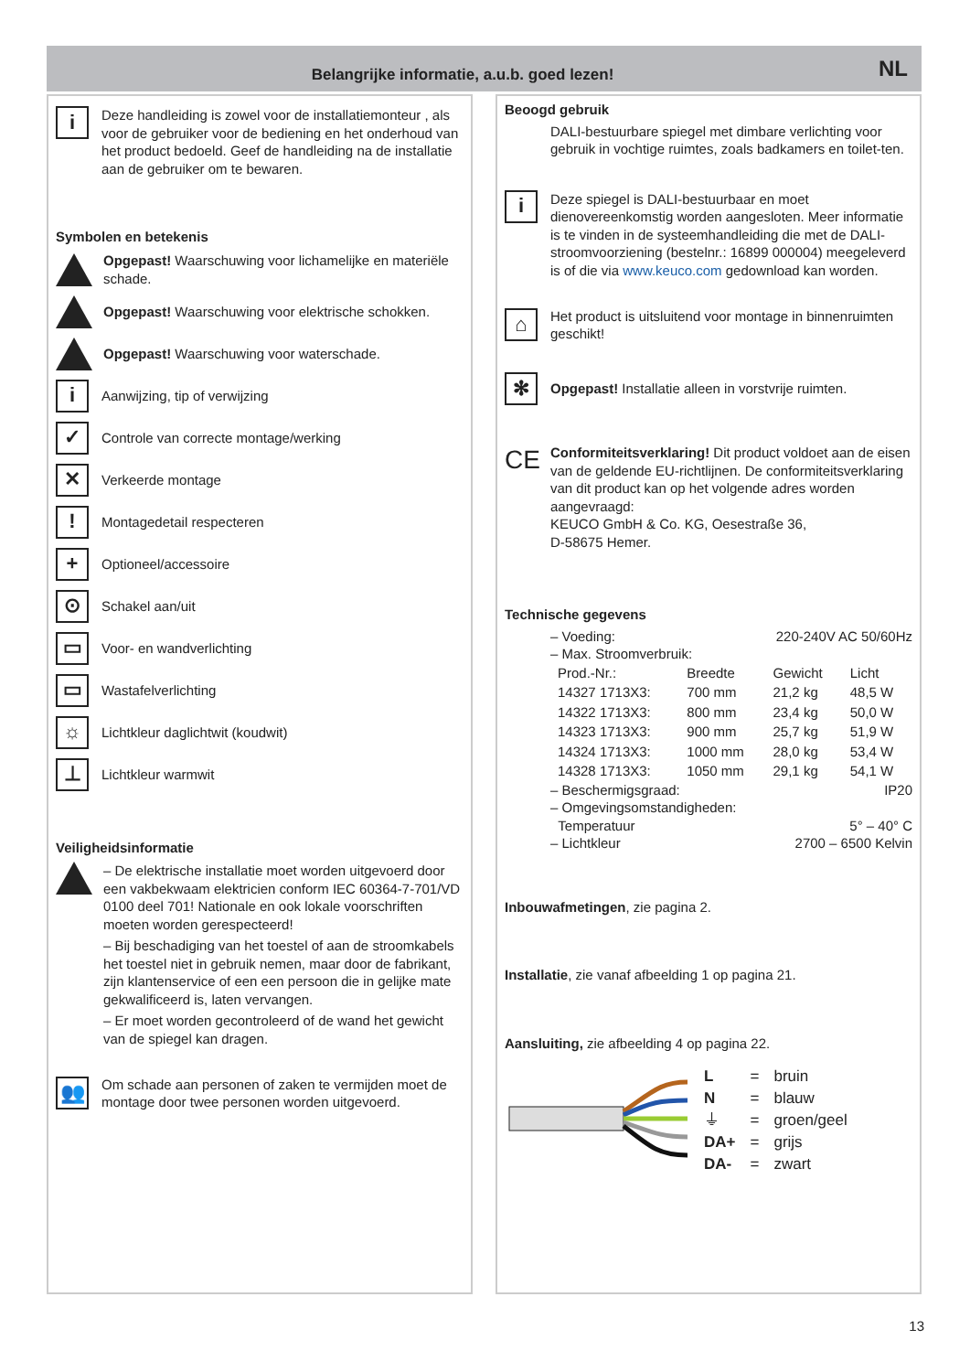Belangrijke informatie, a.u.b. goed lezen!
NL
i
Deze handleiding is zowel voor de installatiemonteur , als voor de gebruiker voor de bediening en het onderhoud van het product bedoeld. Geef de handleiding na de installatie aan de gebruiker om te bewaren.
Symbolen en betekenis
Opgepast! Waarschuwing voor lichamelijke en materiële schade.
Opgepast! Waarschuwing voor elektrische schokken.
Opgepast! Waarschuwing voor waterschade.
i
Aanwijzing, tip of verwijzing
✓
Controle van correcte montage/werking
✕
Verkeerde montage
!
Montagedetail respecteren
+
Optioneel/accessoire
⊙
Schakel aan/uit
▭
Voor- en wandverlichting
▭
Wastafelverlichting
☼
Lichtkleur daglichtwit (koudwit)
⊥
Lichtkleur warmwit
Veiligheidsinformatie
– De elektrische installatie moet worden uitgevoerd door een vakbekwaam elektricien conform IEC 60364-7-701/VD 0100 deel 701! Nationale en ook lokale voorschriften moeten worden gerespecteerd!
– Bij beschadiging van het toestel of aan de stroomkabels het toestel niet in gebruik nemen, maar door de fabrikant, zijn klantenservice of een een persoon die in gelijke mate gekwalificeerd is, laten vervangen.
– Er moet worden gecontroleerd of de wand het gewicht van de spiegel kan dragen.
👥
Om schade aan personen of zaken te vermijden moet de montage door twee personen worden uitgevoerd.
Beoogd gebruik
DALI-bestuurbare spiegel met dimbare verlichting voor gebruik in vochtige ruimtes, zoals badkamers en toilet-ten.
i
Deze spiegel is DALI-bestuurbaar en moet dienovereenkomstig worden aangesloten. Meer informatie is te vinden in de systeemhandleiding die met de DALI-stroomvoorziening (bestelnr.: 16899 000004) meegeleverd is of die via www.keuco.com gedownload kan worden.
⌂
Het product is uitsluitend voor montage in binnenruimten geschikt!
✻
Opgepast! Installatie alleen in vorstvrije ruimten.
CE
Conformiteitsverklaring! Dit product voldoet aan de eisen van de geldende EU-richtlijnen. De conformiteitsverklaring van dit product kan op het volgende adres worden aangevraagd:
KEUCO GmbH & Co. KG, Oesestraße 36,
D-58675 Hemer.
Technische gegevens
– Voeding: 220-240V AC 50/60Hz
– Max. Stroomverbruik:
| Prod.-Nr.: | Breedte | Gewicht | Licht |
| 14327 1713X3: | 700 mm | 21,2 kg | 48,5 W |
| 14322 1713X3: | 800 mm | 23,4 kg | 50,0 W |
| 14323 1713X3: | 900 mm | 25,7 kg | 51,9 W |
| 14324 1713X3: | 1000 mm | 28,0 kg | 53,4 W |
| 14328 1713X3: | 1050 mm | 29,1 kg | 54,1 W |
– Beschermigsgraad: IP20
– Omgevingsomstandigheden:
Temperatuur 5° – 40° C
– Lichtkleur 2700 – 6500 Kelvin
Inbouwafmetingen, zie pagina 2.
Installatie, zie vanaf afbeelding 1 op pagina 21.
Aansluiting, zie afbeelding 4 op pagina 22.
| L | = | bruin |
| N | = | blauw |
| ⏚ | = | groen/geel |
| DA+ | = | grijs |
| DA- | = | zwart |
13